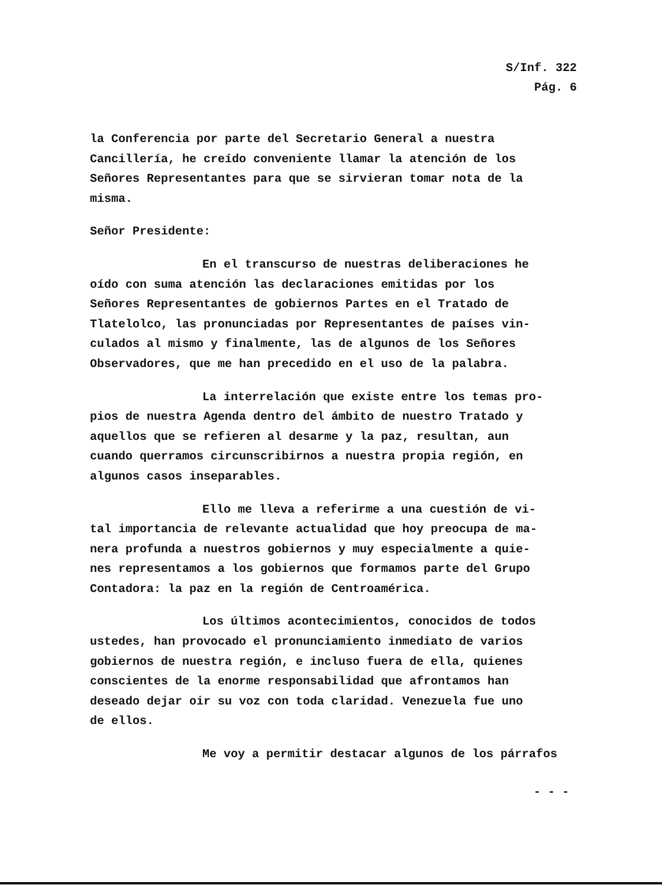S/Inf. 322
Pág. 6
la Conferencia por parte del Secretario General a nuestra
Cancillería, he creído conveniente llamar la atención de los
Señores Representantes para que se sirvieran tomar nota de la
misma.
Señor Presidente:
En el transcurso de nuestras deliberaciones he
oído con suma atención las declaraciones emitidas por los
Señores Representantes de gobiernos Partes en el Tratado de
Tlatelolco, las pronunciadas por Representantes de países vin-
culados al mismo y finalmente, las de algunos de los Señores
Observadores, que me han precedido en el uso de la palabra.
La interrelación que existe entre los temas pro-
pios de nuestra Agenda dentro del ámbito de nuestro Tratado y
aquellos que se refieren al desarme y la paz, resultan, aun
cuando querramos circunscribirnos a nuestra propia región, en
algunos casos inseparables.
Ello me lleva a referirme a una cuestión de vi-
tal importancia de relevante actualidad que hoy preocupa de ma-
nera profunda a nuestros gobiernos y muy especialmente a quie-
nes representamos a los gobiernos que formamos parte del Grupo
Contadora: la paz en la región de Centroamérica.
Los últimos acontecimientos, conocidos de todos
ustedes, han provocado el pronunciamiento inmediato de varios
gobiernos de nuestra región, e incluso fuera de ella, quienes
conscientes de la enorme responsabilidad que afrontamos han
deseado dejar oir su voz con toda claridad. Venezuela fue uno
de ellos.
Me voy a permitir destacar algunos de los párrafos
- - -